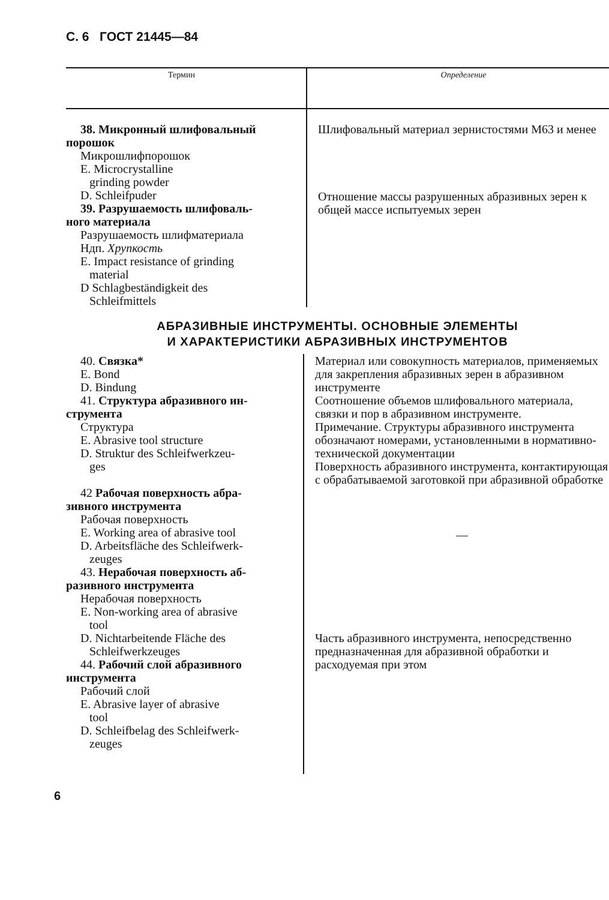С. 6 ГОСТ 21445—84
| Термин | Определение |
| --- | --- |
| 38. Микронный шлифовальный порошок Микрошлифпорошок E. Microcrystalline grinding powder D. Schleifpuder 39. Разрушаемость шлифоваль- ного материала Разрушаемость шлифматериала Ндп. Хрупкость E. Impact resistance of grinding material D Schlagbeständigkeit des Schleifmittels | Шлифовальный материал зернистостями М63 и менее Отношение массы разрушенных абразивных зерен к общей массе испытуемых зерен |
АБРАЗИВНЫЕ ИНСТРУМЕНТЫ. ОСНОВНЫЕ ЭЛЕМЕНТЫ
И ХАРАКТЕРИСТИКИ АБРАЗИВНЫХ ИНСТРУМЕНТОВ
| 40. Связка* E. Bond D. Bindung 41. Структура абразивного ин- струмента Структура E. Abrasive tool structure D. Struktur des Schleifwerkzeu- ges 42 Рабочая поверхность абра- зивного инструмента Рабочая поверхность E. Working area of abrasive tool D. Arbeitsfläche des Schleifwerk- zeuges 43. Нерабочая поверхность аб- разивного инструмента Нерабочая поверхность E. Non-working area of abrasive tool D. Nichtarbeitende Fläche des Schleifwerkzeuges 44. Рабочий слой абразивного инструмента Рабочий слой E. Abrasive layer of abrasive tool D. Schleifbelag des Schleifwerk- zeuges | Материал или совокупность материалов, применяемых для закрепления абразивных зерен в абразивном инструменте Соотношение объемов шлифовального материала, связки и пор в абразивном инструменте. Примечание. Структуры абразивного инструмента обозначают номерами, установленными в нормативно-технической документации Поверхность абразивного инструмента, контактирующая с обрабатываемой заготовкой при абразивной обработке — Часть абразивного инструмента, непосредственно предназначенная для абразивной обработки и расходуемая при этом |
6